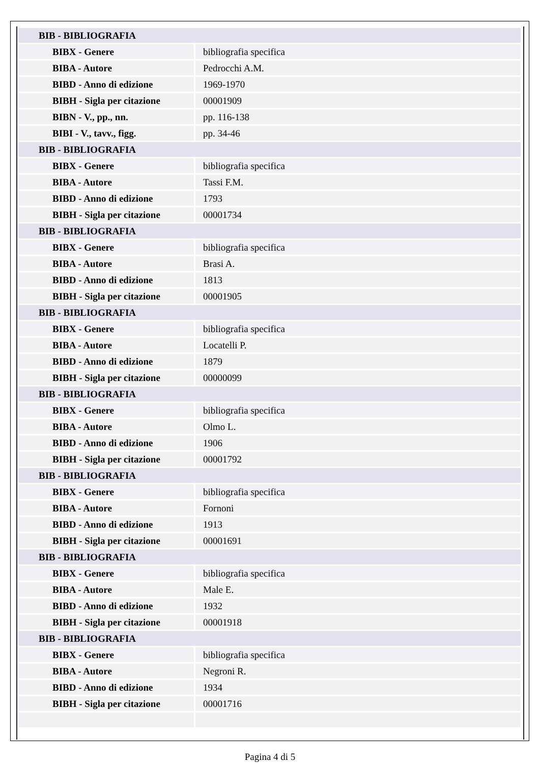| BIB - BIBLIOGRAFIA | |
| BIBX - Genere | bibliografia specifica |
| BIBA - Autore | Pedrocchi A.M. |
| BIBD - Anno di edizione | 1969-1970 |
| BIBH - Sigla per citazione | 00001909 |
| BIBN - V., pp., nn. | pp. 116-138 |
| BIBI - V., tavv., figg. | pp. 34-46 |
| BIB - BIBLIOGRAFIA | |
| BIBX - Genere | bibliografia specifica |
| BIBA - Autore | Tassi F.M. |
| BIBD - Anno di edizione | 1793 |
| BIBH - Sigla per citazione | 00001734 |
| BIB - BIBLIOGRAFIA | |
| BIBX - Genere | bibliografia specifica |
| BIBA - Autore | Brasi A. |
| BIBD - Anno di edizione | 1813 |
| BIBH - Sigla per citazione | 00001905 |
| BIB - BIBLIOGRAFIA | |
| BIBX - Genere | bibliografia specifica |
| BIBA - Autore | Locatelli P. |
| BIBD - Anno di edizione | 1879 |
| BIBH - Sigla per citazione | 00000099 |
| BIB - BIBLIOGRAFIA | |
| BIBX - Genere | bibliografia specifica |
| BIBA - Autore | Olmo L. |
| BIBD - Anno di edizione | 1906 |
| BIBH - Sigla per citazione | 00001792 |
| BIB - BIBLIOGRAFIA | |
| BIBX - Genere | bibliografia specifica |
| BIBA - Autore | Fornoni |
| BIBD - Anno di edizione | 1913 |
| BIBH - Sigla per citazione | 00001691 |
| BIB - BIBLIOGRAFIA | |
| BIBX - Genere | bibliografia specifica |
| BIBA - Autore | Male E. |
| BIBD - Anno di edizione | 1932 |
| BIBH - Sigla per citazione | 00001918 |
| BIB - BIBLIOGRAFIA | |
| BIBX - Genere | bibliografia specifica |
| BIBA - Autore | Negroni R. |
| BIBD - Anno di edizione | 1934 |
| BIBH - Sigla per citazione | 00001716 |
Pagina 4 di 5